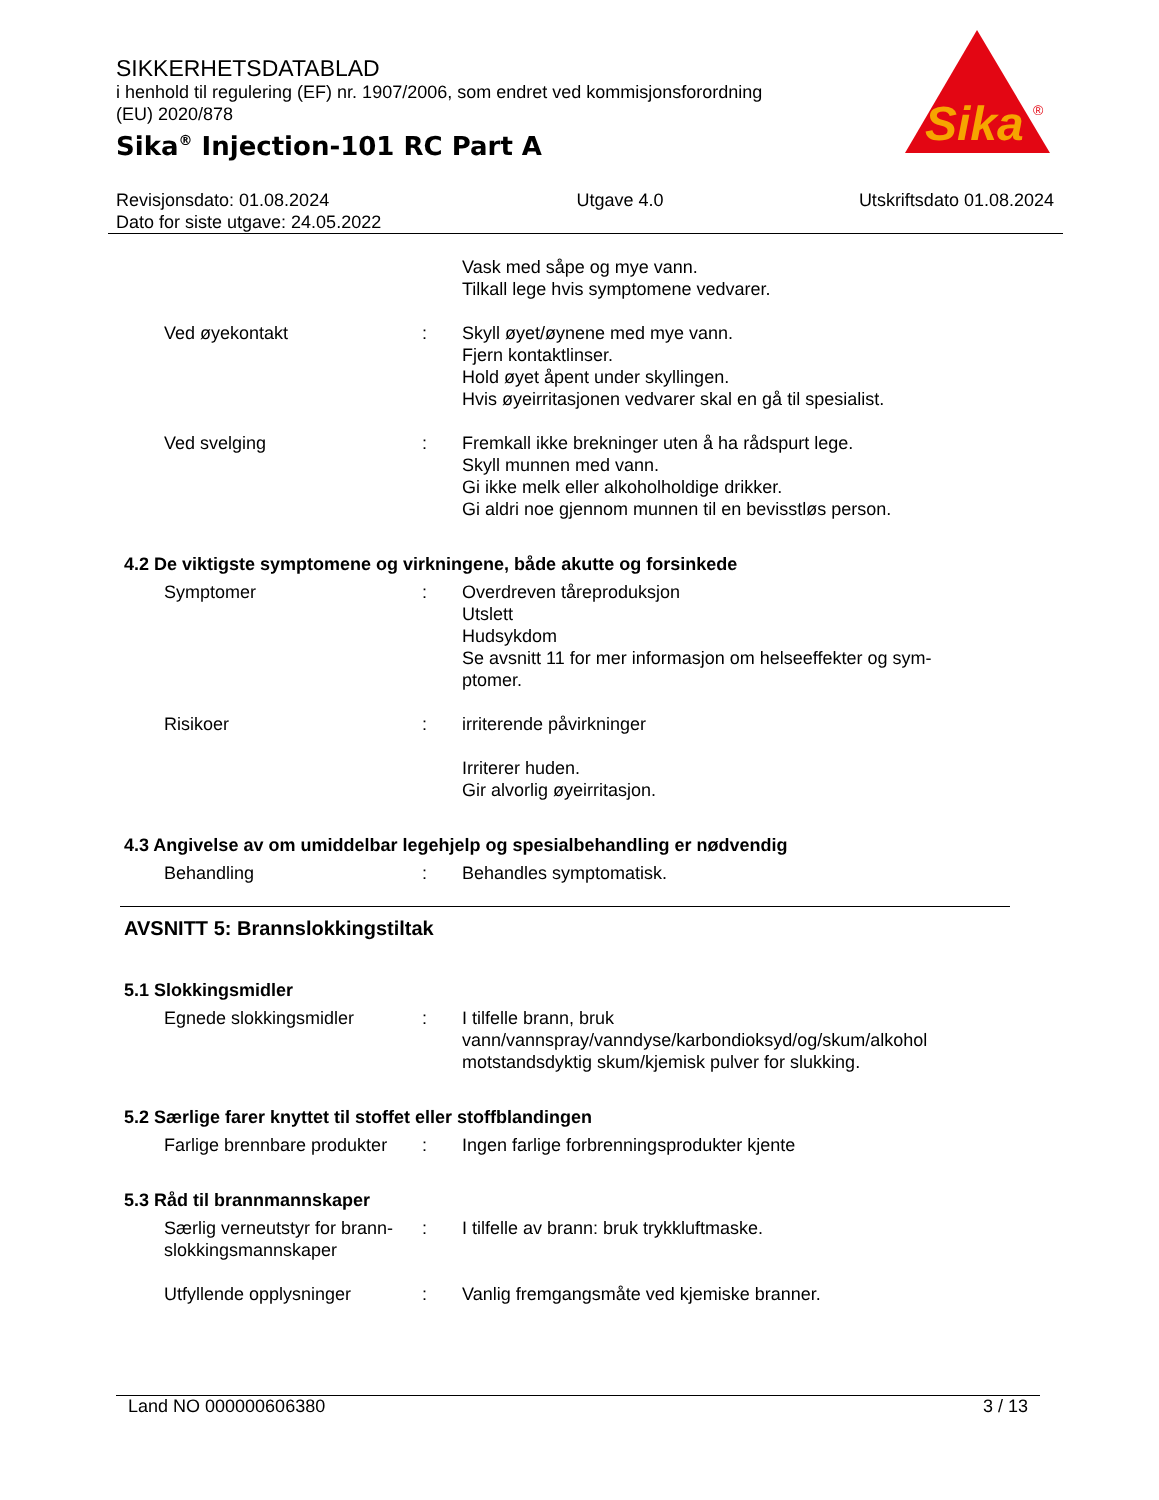Sika
®
SIKKERHETSDATABLAD
i henhold til regulering (EF) nr. 1907/2006, som endret ved kommisjonsforordning
(EU) 2020/878
Sika<sup>®</sup> Injection-101 RC Part A
Revisjonsdato: 01.08.2024
Dato for siste utgave: 24.05.2022
Utgave 4.0 Utskriftsdato 01.08.2024
Vask med såpe og mye vann.
Tilkall lege hvis symptomene vedvarer.
Ved øyekontakt : Skyll øyet/øynene med mye vann.
Fjern kontaktlinser.
Hold øyet åpent under skyllingen.
Hvis øyeirritasjonen vedvarer skal en gå til spesialist.
Ved svelging : Fremkall ikke brekninger uten å ha rådspurt lege.
Skyll munnen med vann.
Gi ikke melk eller alkoholholdige drikker.
Gi aldri noe gjennom munnen til en bevisstløs person.
4.2 De viktigste symptomene og virkningene, både akutte og forsinkede
Symptomer : Overdreven tåreproduksjon
Utslett
Hudsykdom
Se avsnitt 11 for mer informasjon om helseeffekter og sym-
ptomer.
Risikoer : irriterende påvirkninger
Irriterer huden.
Gir alvorlig øyeirritasjon.
4.3 Angivelse av om umiddelbar legehjelp og spesialbehandling er nødvendig
Behandling : Behandles symptomatisk.
AVSNITT 5: Brannslokkingstiltak
5.1 Slokkingsmidler
Egnede slokkingsmidler : I tilfelle brann, bruk
vann/vannspray/vanndyse/karbondioksyd/og/skum/alkohol motstandsdyktig skum/kjemisk pulver for slukking.
5.2 Særlige farer knyttet til stoffet eller stoffblandingen
Farlige brennbare produkter
: Ingen farlige forbrenningsprodukter kjente
5.3 Råd til brannmannskaper
Særlig verneutstyr for brann-slokkingsmannskaper
: I tilfelle av brann: bruk trykkluftmaske.
Utfyllende opplysninger : Vanlig fremgangsmåte ved kjemiske branner.
Land NO 000000606380 3 / 13